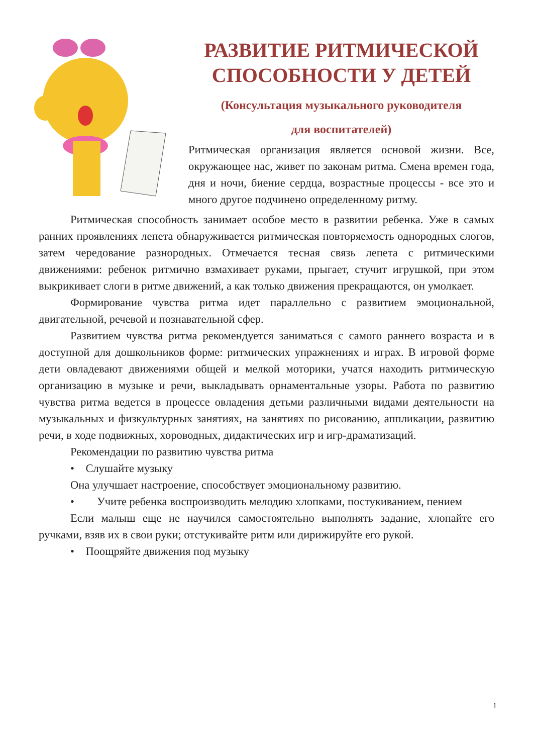РАЗВИТИЕ РИТМИЧЕСКОЙ СПОСОБНОСТИ У ДЕТЕЙ
(Консультация музыкального руководителя
для воспитателей)
Ритмическая организация является основой жизни. Все, окружающее нас, живет по законам ритма. Смена времен года, дня и ночи, биение сердца, возрастные процессы - все это и много другое подчинено определенному ритму.
Ритмическая способность занимает особое место в развитии ребенка. Уже в самых ранних проявлениях лепета обнаруживается ритмическая повторяемость однородных слогов, затем чередование разнородных. Отмечается тесная связь лепета с ритмическими движениями: ребенок ритмично взмахивает руками, прыгает, стучит игрушкой, при этом выкрикивает слоги в ритме движений, а как только движения прекращаются, он умолкает.
Формирование чувства ритма идет параллельно с развитием эмоциональной, двигательной, речевой и познавательной сфер.
Развитием чувства ритма рекомендуется заниматься с самого раннего возраста и в доступной для дошкольников форме: ритмических упражнениях и играх. В игровой форме дети овладевают движениями общей и мелкой моторики, учатся находить ритмическую организацию в музыке и речи, выкладывать орнаментальные узоры. Работа по развитию чувства ритма ведется в процессе овладения детьми различными видами деятельности на музыкальных и физкультурных занятиях, на занятиях по рисованию, аппликации, развитию речи, в ходе подвижных, хороводных, дидактических игр и игр-драматизаций.
Рекомендации по развитию чувства ритма
• Слушайте музыку
Она улучшает настроение, способствует эмоциональному развитию.
• Учите ребенка воспроизводить мелодию хлопками, постукиванием, пением
Если малыш еще не научился самостоятельно выполнять задание, хлопайте его ручками, взяв их в свои руки; отстукивайте ритм или дирижируйте его рукой.
• Поощряйте движения под музыку
1